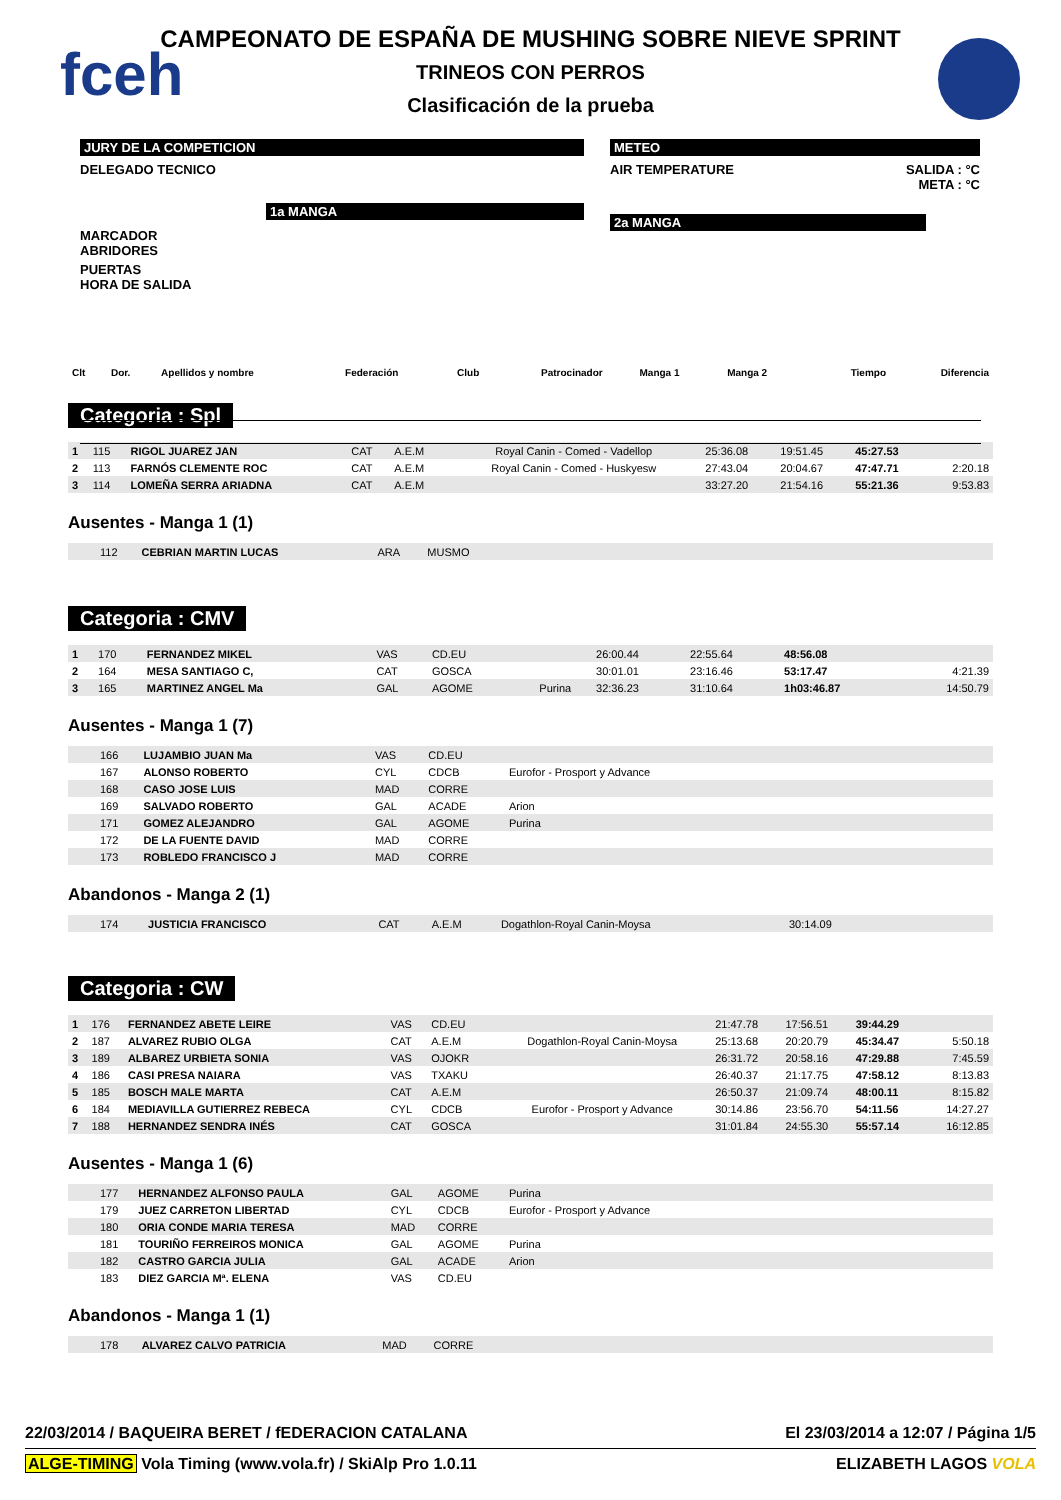fceh
CAMPEONATO DE ESPAÑA DE MUSHING SOBRE NIEVE SPRINT
TRINEOS CON PERROS
Clasificación de la prueba
JURY DE LA COMPETICION
DELEGADO TECNICO
1a MANGA
MARCADOR
ABRIDORES
PUERTAS
HORA DE SALIDA
METEO
AIR TEMPERATURE SALIDA : °C
META : °C
2a MANGA
| Clt | Dor. | Apellidos y nombre | Federación | Club | Patrocinador | Manga 1 | Manga 2 | Tiempo | Diferencia |
| --- | --- | --- | --- | --- | --- | --- | --- | --- | --- |
Categoria : Spl
| 1 | 115 | RIGOL JUAREZ JAN | CAT | A.E.M | Royal Canin - Comed - Vadellop | 25:36.08 | 19:51.45 | 45:27.53 | |
| 2 | 113 | FARNÓS CLEMENTE ROC | CAT | A.E.M | Royal Canin - Comed - Huskyesw | 27:43.04 | 20:04.67 | 47:47.71 | 2:20.18 |
| 3 | 114 | LOMEÑA SERRA ARIADNA | CAT | A.E.M | | 33:27.20 | 21:54.16 | 55:21.36 | 9:53.83 |
Ausentes - Manga 1 (1)
| | 112 | CEBRIAN MARTIN LUCAS | ARA | MUSMO | |
Categoria : CMV
| 1 | 170 | FERNANDEZ MIKEL | VAS | CD.EU | | 26:00.44 | 22:55.64 | 48:56.08 | |
| 2 | 164 | MESA SANTIAGO C, | CAT | GOSCA | | 30:01.01 | 23:16.46 | 53:17.47 | 4:21.39 |
| 3 | 165 | MARTINEZ ANGEL Ma | GAL | AGOME | Purina | 32:36.23 | 31:10.64 | 1h03:46.87 | 14:50.79 |
Ausentes - Manga 1 (7)
| | 166 | LUJAMBIO JUAN Ma | VAS | CD.EU | |
| | 167 | ALONSO ROBERTO | CYL | CDCB | Eurofor - Prosport y Advance |
| | 168 | CASO JOSE LUIS | MAD | CORRE | |
| | 169 | SALVADO ROBERTO | GAL | ACADE | Arion |
| | 171 | GOMEZ ALEJANDRO | GAL | AGOME | Purina |
| | 172 | DE LA FUENTE DAVID | MAD | CORRE | |
| | 173 | ROBLEDO FRANCISCO J | MAD | CORRE | |
Abandonos - Manga 2 (1)
| | 174 | JUSTICIA FRANCISCO | CAT | A.E.M | Dogathlon-Royal Canin-Moysa | 30:14.09 |
Categoria : CW
| 1 | 176 | FERNANDEZ ABETE LEIRE | VAS | CD.EU | | 21:47.78 | 17:56.51 | 39:44.29 | |
| 2 | 187 | ALVAREZ RUBIO OLGA | CAT | A.E.M | Dogathlon-Royal Canin-Moysa | 25:13.68 | 20:20.79 | 45:34.47 | 5:50.18 |
| 3 | 189 | ALBAREZ URBIETA SONIA | VAS | OJOKR | | 26:31.72 | 20:58.16 | 47:29.88 | 7:45.59 |
| 4 | 186 | CASI PRESA NAIARA | VAS | TXAKU | | 26:40.37 | 21:17.75 | 47:58.12 | 8:13.83 |
| 5 | 185 | BOSCH MALE MARTA | CAT | A.E.M | | 26:50.37 | 21:09.74 | 48:00.11 | 8:15.82 |
| 6 | 184 | MEDIAVILLA GUTIERREZ REBECA | CYL | CDCB | Eurofor - Prosport y Advance | 30:14.86 | 23:56.70 | 54:11.56 | 14:27.27 |
| 7 | 188 | HERNANDEZ SENDRA INÉS | CAT | GOSCA | | 31:01.84 | 24:55.30 | 55:57.14 | 16:12.85 |
Ausentes - Manga 1 (6)
| | 177 | HERNANDEZ ALFONSO PAULA | GAL | AGOME | Purina |
| | 179 | JUEZ CARRETON LIBERTAD | CYL | CDCB | Eurofor - Prosport y Advance |
| | 180 | ORIA CONDE MARIA TERESA | MAD | CORRE | |
| | 181 | TOURIÑO FERREIROS MONICA | GAL | AGOME | Purina |
| | 182 | CASTRO GARCIA JULIA | GAL | ACADE | Arion |
| | 183 | DIEZ GARCIA Mª. ELENA | VAS | CD.EU | |
Abandonos - Manga 1 (1)
| | 178 | ALVAREZ CALVO PATRICIA | MAD | CORRE | |
22/03/2014 / BAQUEIRA BERET / fEDERACION CATALANA El 23/03/2014 a 12:07 / Página 1/5
ALGE-TIMING Vola Timing (www.vola.fr) / SkiAlp Pro 1.0.11 ELIZABETH LAGOS VOLA